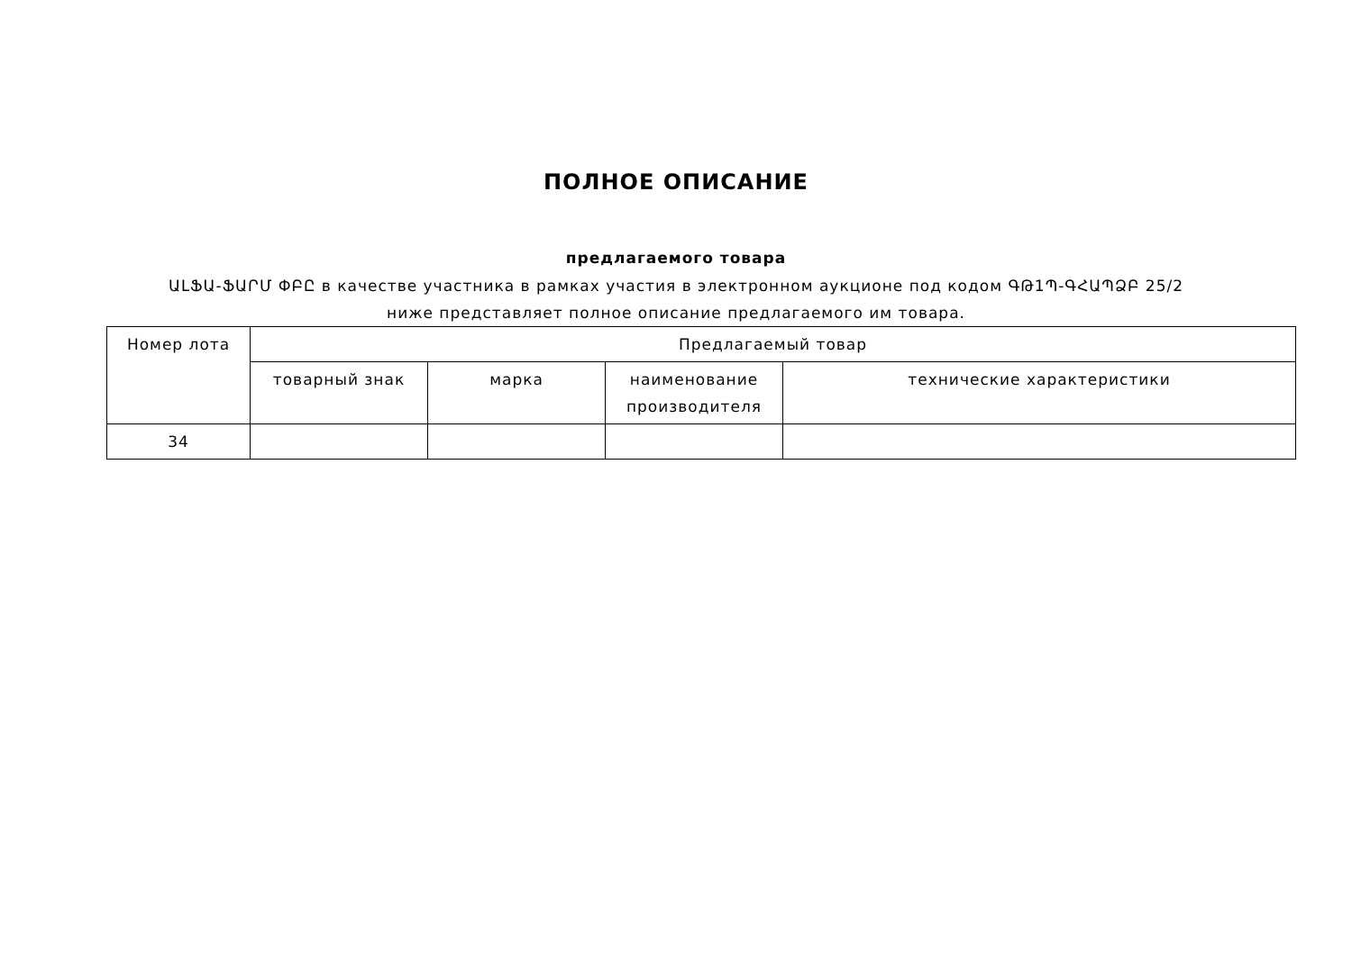ПОЛНОЕ ОПИСАНИЕ
предлагаемого товара
ԱԼՖԱ-ՖԱՐՄ ՓԲԸ в качестве участника в рамках участия в электронном аукционе под кодом ԳԹ1Պ-ԳՀԱՊՁԲ 25/2 ниже представляет полное описание предлагаемого им товара.
| Номер лота | Предлагаемый товар | | | |
| --- | --- | --- | --- | --- |
| | товарный знак | марка | наименование производителя | технические характеристики |
| 34 | | | | |